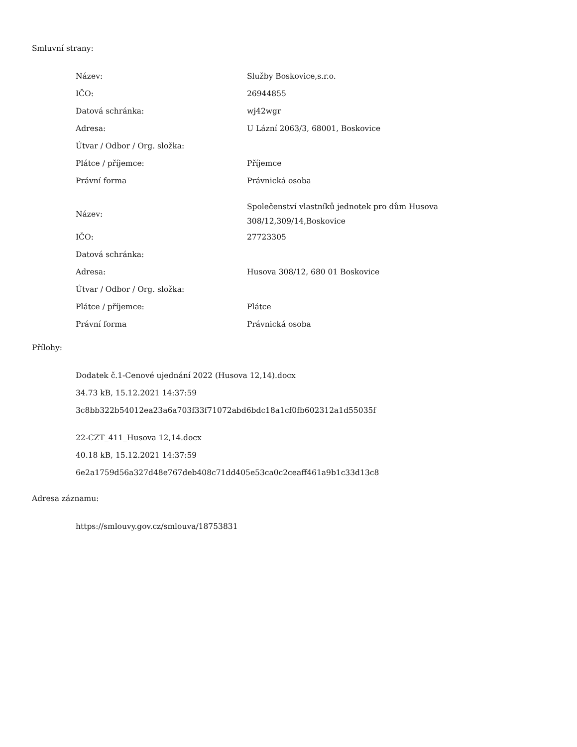Smluvní strany:
| Název: | Služby Boskovice,s.r.o. |
| IČO: | 26944855 |
| Datová schránka: | wj42wgr |
| Adresa: | U Lázní 2063/3, 68001, Boskovice |
| Útvar / Odbor / Org. složka: | |
| Plátce / příjemce: | Příjemce |
| Právní forma | Právnická osoba |
| Název: | Společenství vlastníků jednotek pro dům Husova 308/12,309/14,Boskovice |
| IČO: | 27723305 |
| Datová schránka: | |
| Adresa: | Husova 308/12, 680 01 Boskovice |
| Útvar / Odbor / Org. složka: | |
| Plátce / příjemce: | Plátce |
| Právní forma | Právnická osoba |
Přílohy:
Dodatek č.1-Cenové ujednání 2022 (Husova 12,14).docx
34.73 kB, 15.12.2021 14:37:59
3c8bb322b54012ea23a6a703f33f71072abd6bdc18a1cf0fb602312a1d55035f
22-CZT_411_Husova 12,14.docx
40.18 kB, 15.12.2021 14:37:59
6e2a1759d56a327d48e767deb408c71dd405e53ca0c2ceaff461a9b1c33d13c8
Adresa záznamu:
https://smlouvy.gov.cz/smlouva/18753831